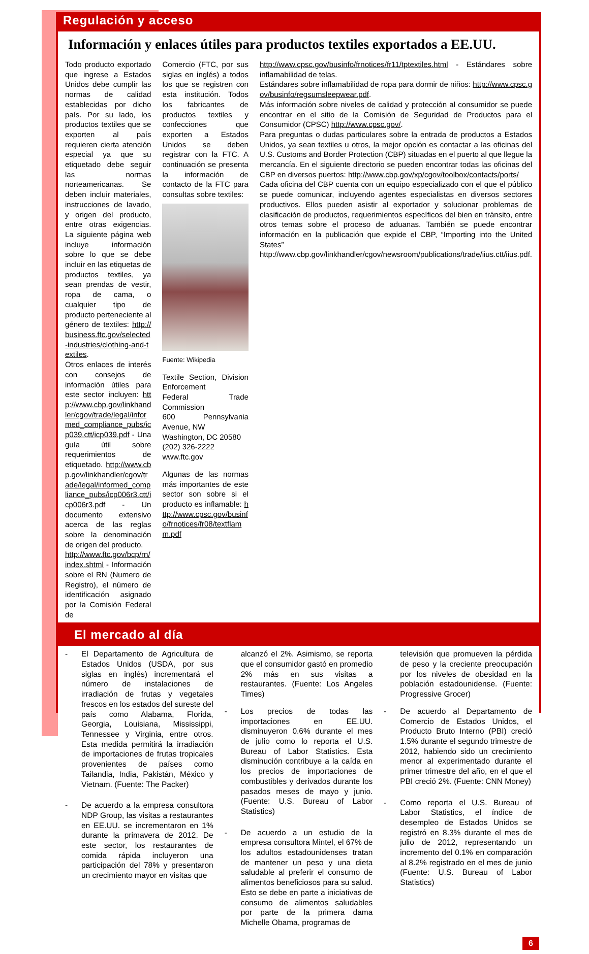Regulación y acceso
Información y enlaces útiles para productos textiles exportados a EE.UU.
Todo producto exportado que ingrese a Estados Unidos debe cumplir las normas de calidad establecidas por dicho país. Por su lado, los productos textiles que se exporten al país requieren cierta atención especial ya que su etiquetado debe seguir las normas norteamericanas. Se deben incluir materiales, instrucciones de lavado, y origen del producto, entre otras exigencias. La siguiente página web incluye información sobre lo que se debe incluir en las etiquetas de productos textiles, ya sean prendas de vestir, ropa de cama, o cualquier tipo de producto perteneciente al género de textiles: http://business.ftc.gov/selected-industries/clothing-and-textiles.
Otros enlaces de interés con consejos de información útiles para este sector incluyen: http://www.cbp.gov/linkhandler/cgov/trade/legal/informed_compliance_pubs/icp039.ctt/icp039.pdf - Una guía útil sobre requerimientos de etiquetado. http://www.cbp.gov/linkhandler/cgov/trade/legal/informed_compliance_pubs/icp006r3.ctt/icp006r3.pdf - Un documento extensivo acerca de las reglas sobre la denominación de origen del producto.
http://www.ftc.gov/bcp/rn/index.shtml - Información sobre el RN (Numero de Registro), el número de identificación asignado por la Comisión Federal de
Comercio (FTC, por sus siglas en inglés) a todos los que se registren con esta institución. Todos los fabricantes de productos textiles y confecciones que exporten a Estados Unidos se deben registrar con la FTC. A continuación se presenta la información de contacto de la FTC para consultas sobre textiles:
Fuente: Wikipedia
Textile Section, Division Enforcement
Federal Trade Commission
600 Pennsylvania Avenue, NW
Washington, DC 20580
(202) 326-2222
www.ftc.gov
Algunas de las normas más importantes de este sector son sobre si el producto es inflamable: http://www.cpsc.gov/businfo/frnotices/fr08/textflamm.pdf
http://www.cpsc.gov/businfo/frnotices/fr11/tptextiles.html - Estándares sobre inflamabilidad de telas.
Estándares sobre inflamabilidad de ropa para dormir de niños: http://www.cpsc.gov/businfo/regsumsleepwear.pdf.
Más información sobre niveles de calidad y protección al consumidor se puede encontrar en el sitio de la Comisión de Seguridad de Productos para el Consumidor (CPSC) http://www.cpsc.gov/.
Para preguntas o dudas particulares sobre la entrada de productos a Estados Unidos, ya sean textiles u otros, la mejor opción es contactar a las oficinas del U.S. Customs and Border Protection (CBP) situadas en el puerto al que llegue la mercancía. En el siguiente directorio se pueden encontrar todas las oficinas del CBP en diversos puertos: http://www.cbp.gov/xp/cgov/toolbox/contacts/ports/
Cada oficina del CBP cuenta con un equipo especializado con el que el público se puede comunicar, incluyendo agentes especialistas en diversos sectores productivos. Ellos pueden asistir al exportador y solucionar problemas de clasificación de productos, requerimientos específicos del bien en tránsito, entre otros temas sobre el proceso de aduanas. También se puede encontrar información en la publicación que expide el CBP, “Importing into the United States” http://www.cbp.gov/linkhandler/cgov/newsroom/publications/trade/iius.ctt/iius.pdf.
El mercado al día
- El Departamento de Agricultura de Estados Unidos (USDA, por sus siglas en inglés) incrementará el número de instalaciones de irradiación de frutas y vegetales frescos en los estados del sureste del país como Alabama, Florida, Georgia, Louisiana, Mississippi, Tennessee y Virginia, entre otros. Esta medida permitirá la irradiación de importaciones de frutas tropicales provenientes de países como Tailandia, India, Pakistán, México y Vietnam. (Fuente: The Packer)
- De acuerdo a la empresa consultora NDP Group, las visitas a restaurantes en EE.UU. se incrementaron en 1% durante la primavera de 2012. De este sector, los restaurantes de comida rápida incluyeron una participación del 78% y presentaron un crecimiento mayor en visitas que
alcanzó el 2%. Asimismo, se reporta que el consumidor gastó en promedio 2% más en sus visitas a restaurantes. (Fuente: Los Angeles Times)
- Los precios de todas las importaciones en EE.UU. disminuyeron 0.6% durante el mes de julio como lo reporta el U.S. Bureau of Labor Statistics. Esta disminución contribuye a la caída en los precios de importaciones de combustibles y derivados durante los pasados meses de mayo y junio. (Fuente: U.S. Bureau of Labor Statistics)
- De acuerdo a un estudio de la empresa consultora Mintel, el 67% de los adultos estadounidenses tratan de mantener un peso y una dieta saludable al preferir el consumo de alimentos beneficiosos para su salud. Esto se debe en parte a iniciativas de consumo de alimentos saludables por parte de la primera dama Michelle Obama, programas de
televisión que promueven la pérdida de peso y la creciente preocupación por los niveles de obesidad en la población estadounidense. (Fuente: Progressive Grocer)
- De acuerdo al Departamento de Comercio de Estados Unidos, el Producto Bruto Interno (PBI) creció 1.5% durante el segundo trimestre de 2012, habiendo sido un crecimiento menor al experimentado durante el primer trimestre del año, en el que el PBI creció 2%. (Fuente: CNN Money)
- Como reporta el U.S. Bureau of Labor Statistics, el índice de desempleo de Estados Unidos se registró en 8.3% durante el mes de julio de 2012, representando un incremento del 0.1% en comparación al 8.2% registrado en el mes de junio (Fuente: U.S. Bureau of Labor Statistics)
6